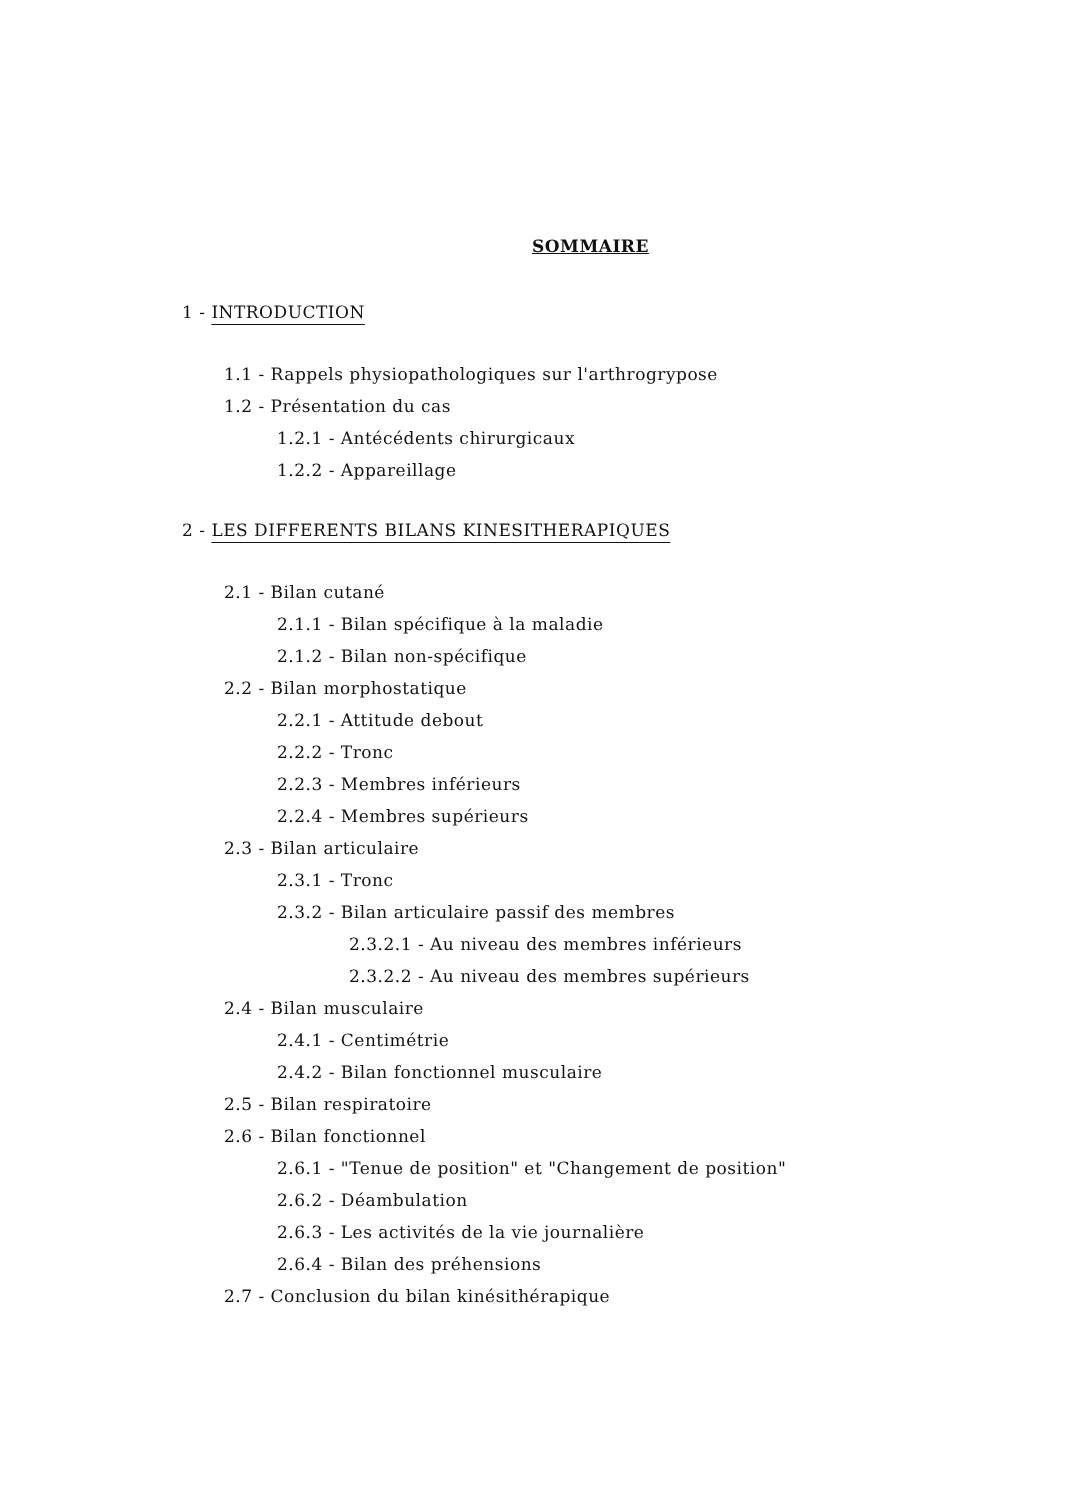SOMMAIRE
1 - INTRODUCTION
1.1 - Rappels physiopathologiques sur l'arthrogrypose
1.2 - Présentation du cas
1.2.1 - Antécédents chirurgicaux
1.2.2 - Appareillage
2 - LES DIFFERENTS BILANS KINESITHERAPIQUES
2.1 - Bilan cutané
2.1.1 - Bilan spécifique à la maladie
2.1.2 - Bilan non-spécifique
2.2 - Bilan morphostatique
2.2.1 - Attitude debout
2.2.2 - Tronc
2.2.3 - Membres inférieurs
2.2.4 - Membres supérieurs
2.3 - Bilan articulaire
2.3.1 - Tronc
2.3.2 - Bilan articulaire passif des membres
2.3.2.1 - Au niveau des membres inférieurs
2.3.2.2 - Au niveau des membres supérieurs
2.4 - Bilan musculaire
2.4.1 - Centimétrie
2.4.2 - Bilan fonctionnel musculaire
2.5 - Bilan respiratoire
2.6 - Bilan fonctionnel
2.6.1 - "Tenue de position" et "Changement de position"
2.6.2 - Déambulation
2.6.3 - Les activités de la vie journalière
2.6.4 - Bilan des préhensions
2.7 - Conclusion du bilan kinésithérapique